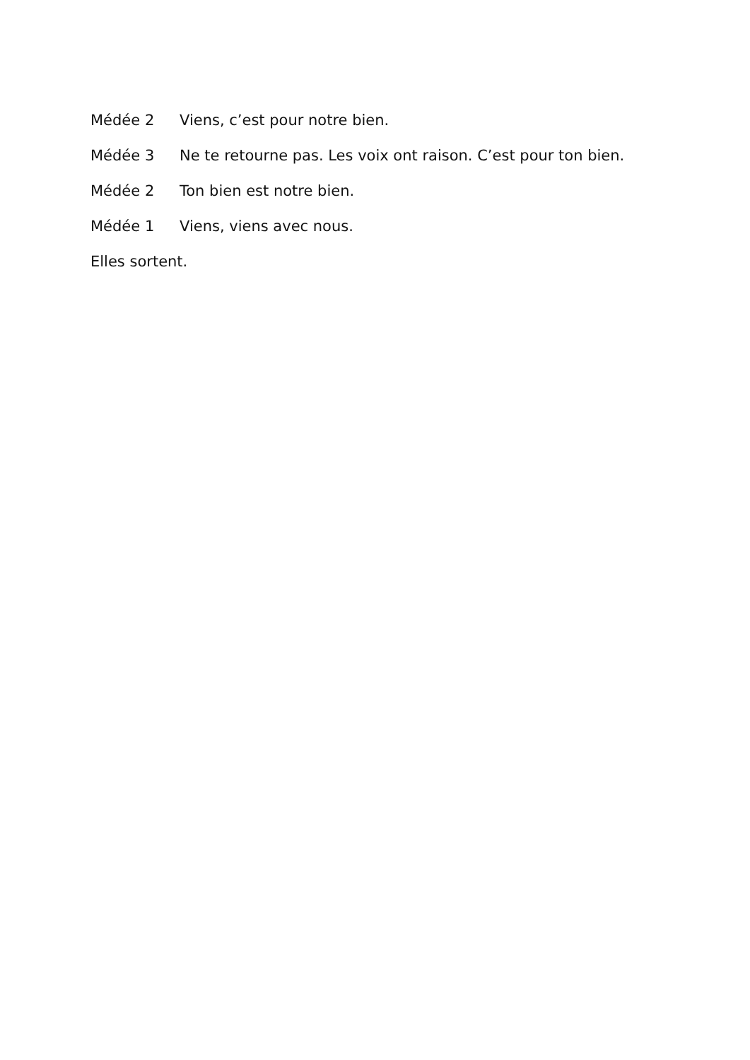Médée 2 Viens, c’est pour notre bien.
Médée 3 Ne te retourne pas. Les voix ont raison. C’est pour ton bien.
Médée 2 Ton bien est notre bien.
Médée 1 Viens, viens avec nous.
Elles sortent.